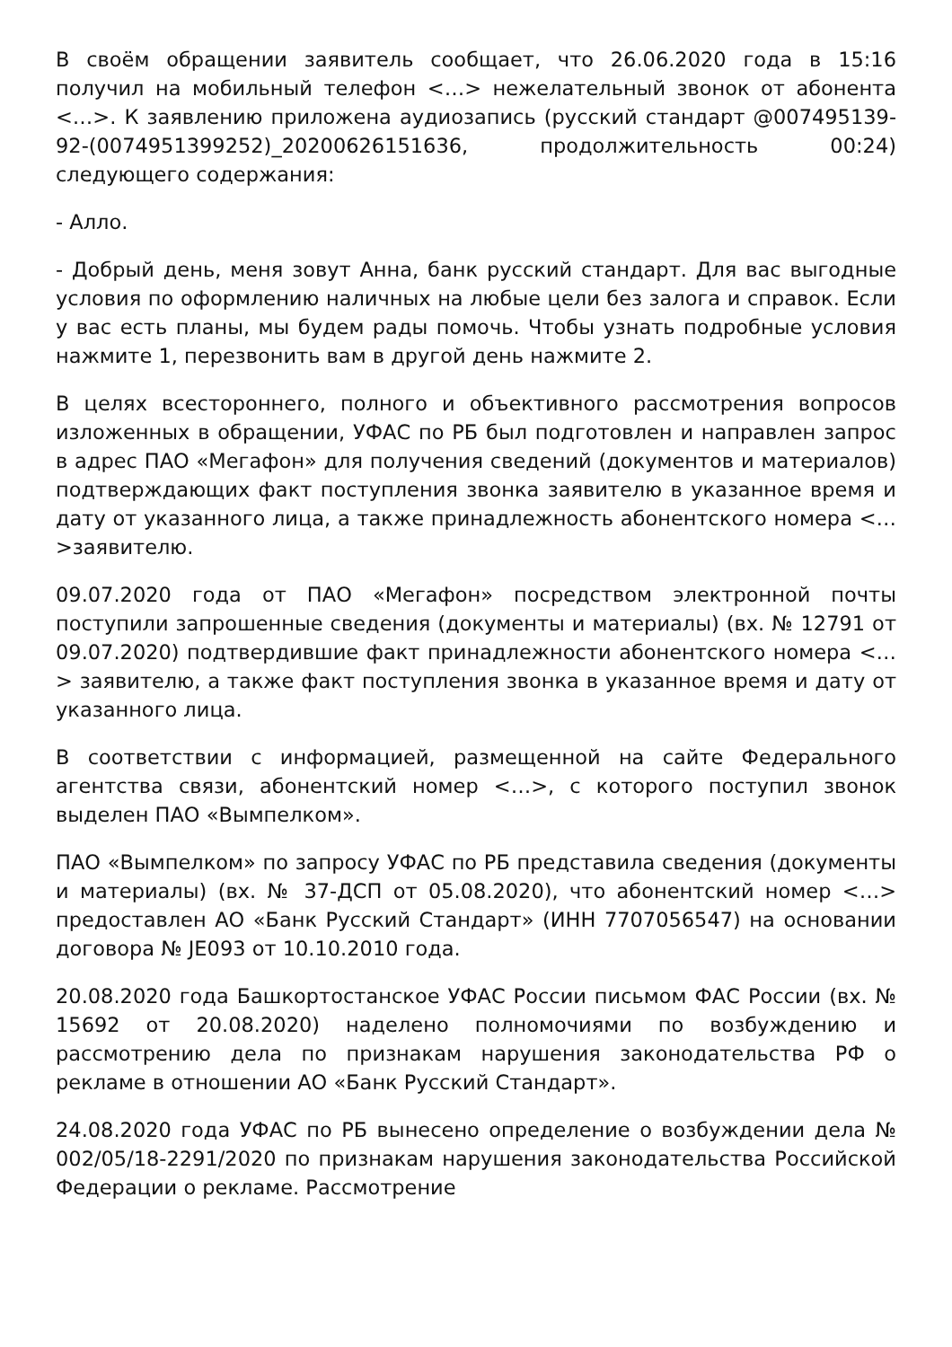В своём обращении заявитель сообщает, что 26.06.2020 года в 15:16 получил на мобильный телефон <…> нежелательный звонок от абонента <…>. К заявлению приложена аудиозапись (русский стандарт @007495139-92-(0074951399252)_20200626151636, продолжительность 00:24) следующего содержания:
- Алло.
- Добрый день, меня зовут Анна, банк русский стандарт. Для вас выгодные условия по оформлению наличных на любые цели без залога и справок. Если у вас есть планы, мы будем рады помочь. Чтобы узнать подробные условия нажмите 1, перезвонить вам в другой день нажмите 2.
В целях всестороннего, полного и объективного рассмотрения вопросов изложенных в обращении, УФАС по РБ был подготовлен и направлен запрос в адрес ПАО «Мегафон» для получения сведений (документов и материалов) подтверждающих факт поступления звонка заявителю в указанное время и дату от указанного лица, а также принадлежность абонентского номера <…>заявителю.
09.07.2020 года от ПАО «Мегафон» посредством электронной почты поступили запрошенные сведения (документы и материалы) (вх. № 12791 от 09.07.2020) подтвердившие факт принадлежности абонентского номера <…> заявителю, а также факт поступления звонка в указанное время и дату от указанного лица.
В соответствии с информацией, размещенной на сайте Федерального агентства связи, абонентский номер <…>, с которого поступил звонок выделен ПАО «Вымпелком».
ПАО «Вымпелком» по запросу УФАС по РБ представила сведения (документы и материалы) (вх. № 37-ДСП от 05.08.2020), что абонентский номер <…> предоставлен АО «Банк Русский Стандарт» (ИНН 7707056547) на основании договора № JE093 от 10.10.2010 года.
20.08.2020 года Башкортостанское УФАС России письмом ФАС России (вх. № 15692 от 20.08.2020) наделено полномочиями по возбуждению и рассмотрению дела по признакам нарушения законодательства РФ о рекламе в отношении АО «Банк Русский Стандарт».
24.08.2020 года УФАС по РБ вынесено определение о возбуждении дела № 002/05/18-2291/2020 по признакам нарушения законодательства Российской Федерации о рекламе. Рассмотрение